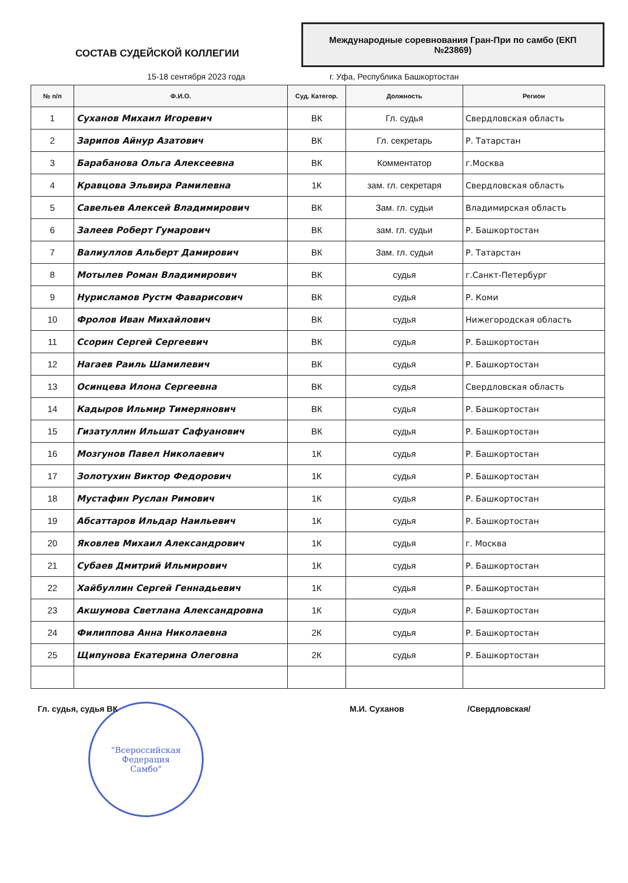СОСТАВ СУДЕЙСКОЙ КОЛЛЕГИИ
Международные соревнования Гран-При по самбо (ЕКП №23869)
15-18 сентября 2023 года г. Уфа, Республика Башкортостан
| № п/п | Ф.И.О. | Суд. Категор. | Должность | Регион |
| --- | --- | --- | --- | --- |
| 1 | Суханов Михаил Игоревич | ВК | Гл. судья | Свердловская область |
| 2 | Зарипов Айнур Азатович | ВК | Гл. секретарь | Р. Татарстан |
| 3 | Барабанова Ольга Алексеевна | ВК | Комментатор | г.Москва |
| 4 | Кравцова Эльвира Рамилевна | 1К | зам. гл. секретаря | Свердловская область |
| 5 | Савельев Алексей Владимирович | ВК | Зам. гл. судьи | Владимирская область |
| 6 | Залеев Роберт Гумарович | ВК | зам. гл. судьи | Р. Башкортостан |
| 7 | Валиуллов Альберт Дамирович | ВК | Зам. гл. судьи | Р. Татарстан |
| 8 | Мотылев Роман Владимирович | ВК | судья | г.Санкт-Петербург |
| 9 | Нурисламов Рустм Фаварисович | ВК | судья | Р. Коми |
| 10 | Фролов Иван Михайлович | ВК | судья | Нижегородская область |
| 11 | Ссорин Сергей Сергеевич | ВК | судья | Р. Башкортостан |
| 12 | Нагаев Раиль Шамилевич | ВК | судья | Р. Башкортостан |
| 13 | Осинцева Илона Сергеевна | ВК | судья | Свердловская область |
| 14 | Кадыров Ильмир Тимерянович | ВК | судья | Р. Башкортостан |
| 15 | Гизатуллин Ильшат Сафуанович | ВК | судья | Р. Башкортостан |
| 16 | Мозгунов Павел Николаевич | 1К | судья | Р. Башкортостан |
| 17 | Золотухин Виктор Федорович | 1К | судья | Р. Башкортостан |
| 18 | Мустафин Руслан Римович | 1К | судья | Р. Башкортостан |
| 19 | Абсаттаров Ильдар Наильевич | 1К | судья | Р. Башкортостан |
| 20 | Яковлев Михаил Александрович | 1К | судья | г. Москва |
| 21 | Субаев Дмитрий Ильмирович | 1К | судья | Р. Башкортостан |
| 22 | Хайбуллин Сергей Геннадьевич | 1К | судья | Р. Башкортостан |
| 23 | Акшумова Светлана Александровна | 1К | судья | Р. Башкортостан |
| 24 | Филиппова Анна Николаевна | 2К | судья | Р. Башкортостан |
| 25 | Щипунова Екатерина Олеговна | 2К | судья | Р. Башкортостан |
Гл. судья, судья ВК М.И. Суханов /Свердловская/
"Всероссийская
Федерация
Самбо"